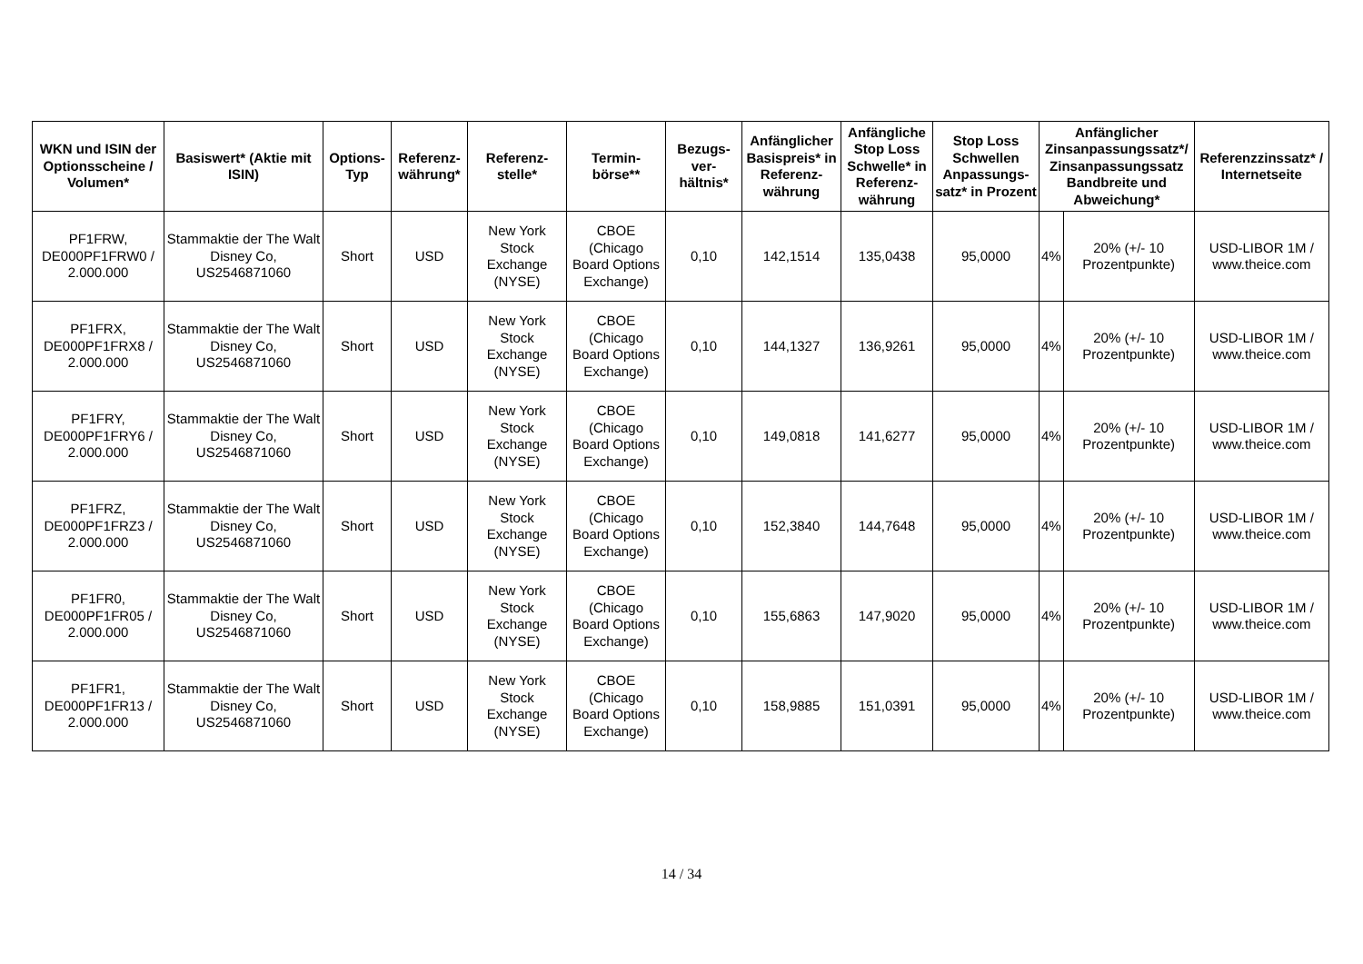| WKN und ISIN der Optionsscheine / Volumen* | Basiswert* (Aktie mit ISIN) | Options-Typ | Referenz-währung* | Referenz-stelle* | Termin-börse** | Bezugs-ver-hältnis* | Anfänglicher Basispreis* in Referenz-währung | Anfängliche Stop Loss Schwelle* in Referenz-währung | Stop Loss Schwellen Anpassungs-satz* in Prozent | Anfänglicher Zinsanpassungssatz*/ Zinsanpassungssatz Bandbreite und Abweichung* | | Referenzzinssatz* / Internetseite |
| --- | --- | --- | --- | --- | --- | --- | --- | --- | --- | --- | --- | --- |
| PF1FRW, DE000PF1FRW0 / 2.000.000 | Stammaktie der The Walt Disney Co, US2546871060 | Short | USD | New York Stock Exchange (NYSE) | CBOE (Chicago Board Options Exchange) | 0,10 | 142,1514 | 135,0438 | 95,0000 | 4% | 20% (+/- 10 Prozentpunkte) | USD-LIBOR 1M / www.theice.com |
| PF1FRX, DE000PF1FRX8 / 2.000.000 | Stammaktie der The Walt Disney Co, US2546871060 | Short | USD | New York Stock Exchange (NYSE) | CBOE (Chicago Board Options Exchange) | 0,10 | 144,1327 | 136,9261 | 95,0000 | 4% | 20% (+/- 10 Prozentpunkte) | USD-LIBOR 1M / www.theice.com |
| PF1FRY, DE000PF1FRY6 / 2.000.000 | Stammaktie der The Walt Disney Co, US2546871060 | Short | USD | New York Stock Exchange (NYSE) | CBOE (Chicago Board Options Exchange) | 0,10 | 149,0818 | 141,6277 | 95,0000 | 4% | 20% (+/- 10 Prozentpunkte) | USD-LIBOR 1M / www.theice.com |
| PF1FRZ, DE000PF1FRZ3 / 2.000.000 | Stammaktie der The Walt Disney Co, US2546871060 | Short | USD | New York Stock Exchange (NYSE) | CBOE (Chicago Board Options Exchange) | 0,10 | 152,3840 | 144,7648 | 95,0000 | 4% | 20% (+/- 10 Prozentpunkte) | USD-LIBOR 1M / www.theice.com |
| PF1FR0, DE000PF1FR05 / 2.000.000 | Stammaktie der The Walt Disney Co, US2546871060 | Short | USD | New York Stock Exchange (NYSE) | CBOE (Chicago Board Options Exchange) | 0,10 | 155,6863 | 147,9020 | 95,0000 | 4% | 20% (+/- 10 Prozentpunkte) | USD-LIBOR 1M / www.theice.com |
| PF1FR1, DE000PF1FR13 / 2.000.000 | Stammaktie der The Walt Disney Co, US2546871060 | Short | USD | New York Stock Exchange (NYSE) | CBOE (Chicago Board Options Exchange) | 0,10 | 158,9885 | 151,0391 | 95,0000 | 4% | 20% (+/- 10 Prozentpunkte) | USD-LIBOR 1M / www.theice.com |
14 / 34